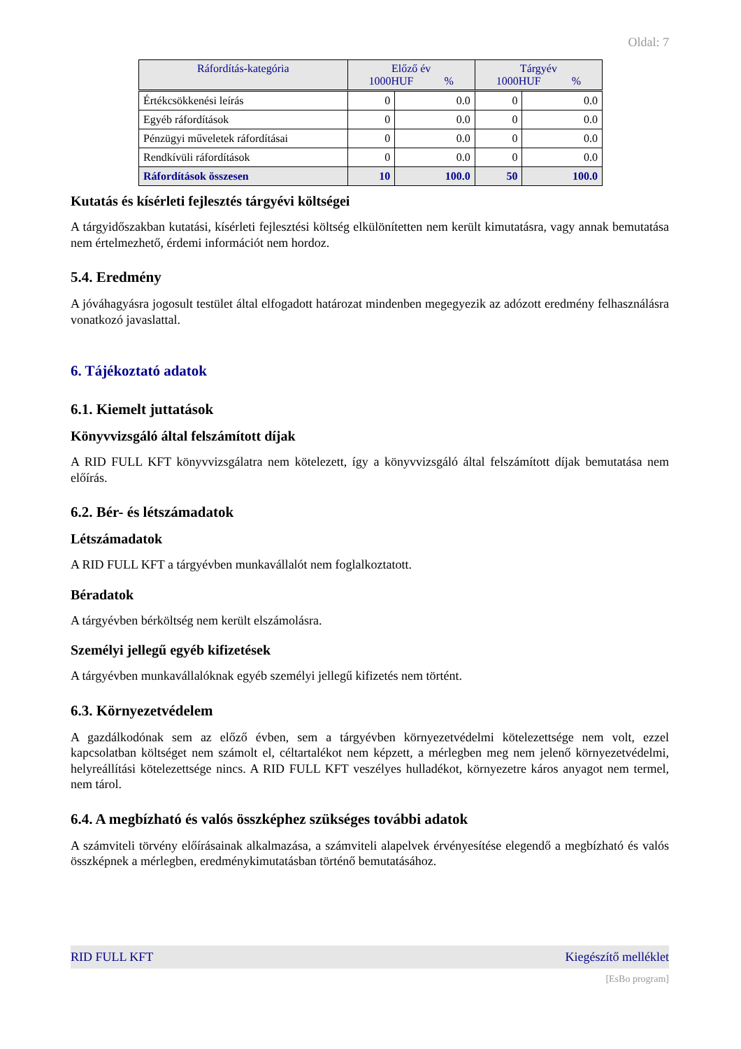Oldal: 7
| Ráfordítás-kategória | Előző év 1000HUF % | | Tárgyév 1000HUF % | |
| --- | --- | --- | --- | --- |
| Értékcsökkenési leírás | 0 | 0.0 | 0 | 0.0 |
| Egyéb ráfordítások | 0 | 0.0 | 0 | 0.0 |
| Pénzügyi műveletek ráfordításai | 0 | 0.0 | 0 | 0.0 |
| Rendkívüli ráfordítások | 0 | 0.0 | 0 | 0.0 |
| Ráfordítások összesen | 10 | 100.0 | 50 | 100.0 |
Kutatás és kísérleti fejlesztés tárgyévi költségei
A tárgyidőszakban kutatási, kísérleti fejlesztési költség elkülönítetten nem került kimutatásra, vagy annak bemutatása nem értelmezhető, érdemi információt nem hordoz.
5.4. Eredmény
A jóváhagyásra jogosult testület által elfogadott határozat mindenben megegyezik az adózott eredmény felhasználásra vonatkozó javaslattal.
6. Tájékoztató adatok
6.1. Kiemelt juttatások
Könyvvizsgáló által felszámított díjak
A RID FULL KFT könyvvizsgálatra nem kötelezett, így a könyvvizsgáló által felszámított díjak bemutatása nem előírás.
6.2. Bér- és létszámadatok
Létszámadatok
A RID FULL KFT a tárgyévben munkavállalót nem foglalkoztatott.
Béradatok
A tárgyévben bérköltség nem került elszámolásra.
Személyi jellegű egyéb kifizetések
A tárgyévben munkavállalóknak egyéb személyi jellegű kifizetés nem történt.
6.3. Környezetvédelem
A gazdálkodónak sem az előző évben, sem a tárgyévben környezetvédelmi kötelezettsége nem volt, ezzel kapcsolatban költséget nem számolt el, céltartalékot nem képzett, a mérlegben meg nem jelenő környezetvédelmi, helyreállítási kötelezettsége nincs. A RID FULL KFT veszélyes hulladékot, környezetre káros anyagot nem termel, nem tárol.
6.4. A megbízható és valós összképhez szükséges további adatok
A számviteli törvény előírásainak alkalmazása, a számviteli alapelvek érvényesítése elegendő a megbízható és valós összképnek a mérlegben, eredménykimutatásban történő bemutatásához.
RID FULL KFT Kiegészítő melléklet
[EsBo program]